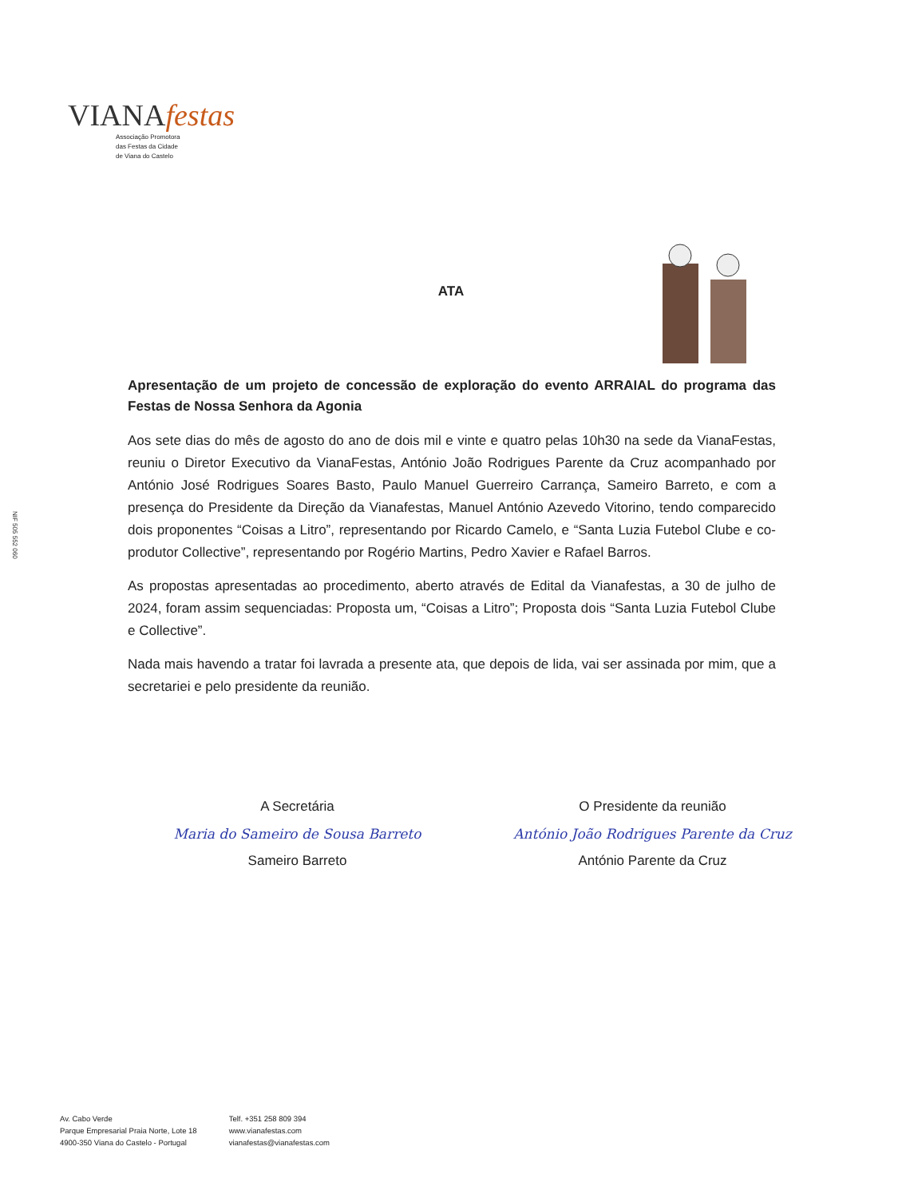VIANAfestas
Associação Promotora
das Festas da Cidade
de Viana do Castelo
NIF 505 552 060
ATA
Apresentação de um projeto de concessão de exploração do evento ARRAIAL do programa das Festas de Nossa Senhora da Agonia
Aos sete dias do mês de agosto do ano de dois mil e vinte e quatro pelas 10h30 na sede da VianaFestas, reuniu o Diretor Executivo da VianaFestas, António João Rodrigues Parente da Cruz acompanhado por António José Rodrigues Soares Basto, Paulo Manuel Guerreiro Carrança, Sameiro Barreto, e com a presença do Presidente da Direção da Vianafestas, Manuel António Azevedo Vitorino, tendo comparecido dois proponentes “Coisas a Litro”, representando por Ricardo Camelo, e “Santa Luzia Futebol Clube e co-produtor Collective”, representando por Rogério Martins, Pedro Xavier e Rafael Barros.
As propostas apresentadas ao procedimento, aberto através de Edital da Vianafestas, a 30 de julho de 2024, foram assim sequenciadas: Proposta um, “Coisas a Litro”; Proposta dois “Santa Luzia Futebol Clube e Collective”.
Nada mais havendo a tratar foi lavrada a presente ata, que depois de lida, vai ser assinada por mim, que a secretariei e pelo presidente da reunião.
A Secretária
Maria do Sameiro de Sousa Barreto
Sameiro Barreto
O Presidente da reunião
António João Rodrigues Parente da Cruz
António Parente da Cruz
Av. Cabo Verde
Parque Empresarial Praia Norte, Lote 18
4900-350 Viana do Castelo - Portugal
Telf. +351 258 809 394
www.vianafestas.com
vianafestas@vianafestas.com